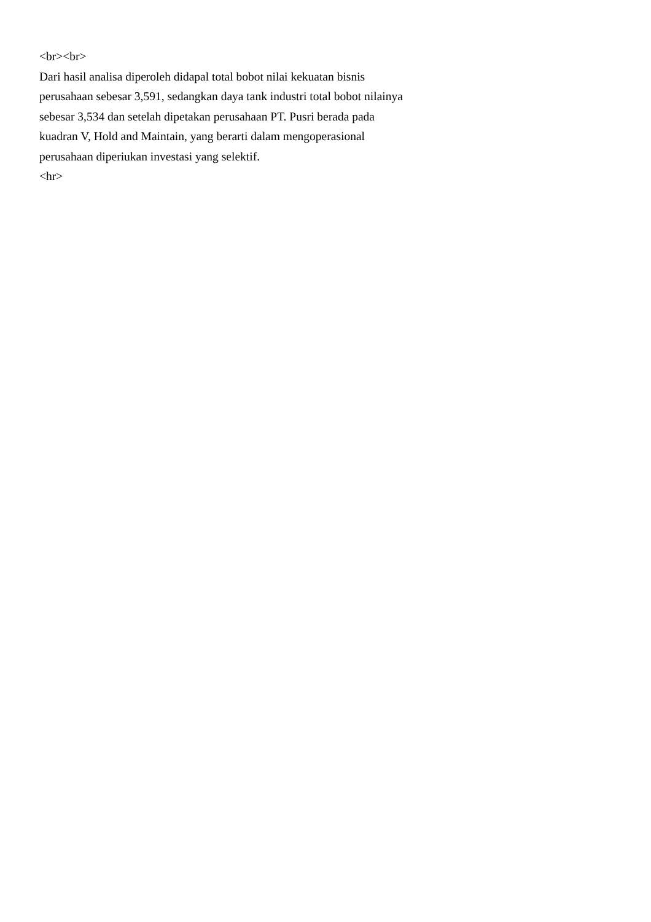<br><br>
Dari hasil analisa diperoleh didapal total bobot nilai kekuatan bisnis
perusahaan sebesar 3,591, sedangkan daya tank industri total bobot nilainya
sebesar 3,534 dan setelah dipetakan perusahaan PT. Pusri berada pada
kuadran V, Hold and Maintain, yang berarti dalam mengoperasional
perusahaan diperiukan investasi yang selektif.
<hr>